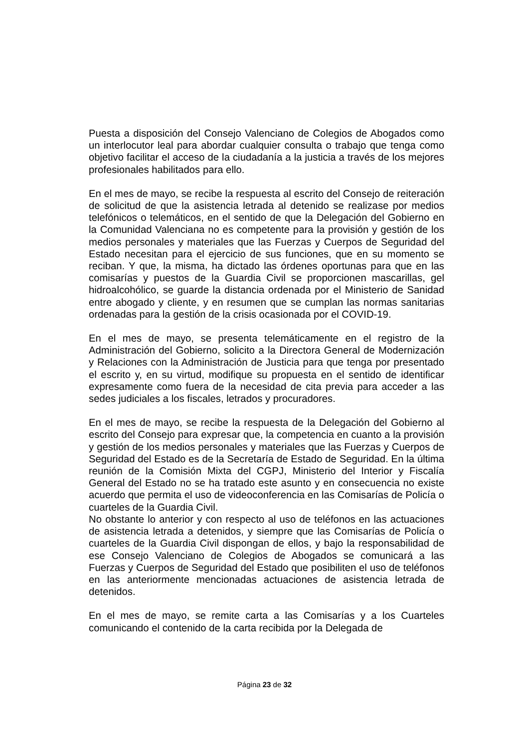Puesta a disposición del Consejo Valenciano de Colegios de Abogados como un interlocutor leal para abordar cualquier consulta o trabajo que tenga como objetivo facilitar el acceso de la ciudadanía a la justicia a través de los mejores profesionales habilitados para ello.
En el mes de mayo, se recibe la respuesta al escrito del Consejo de reiteración de solicitud de que la asistencia letrada al detenido se realizase por medios telefónicos o telemáticos, en el sentido de que la Delegación del Gobierno en la Comunidad Valenciana no es competente para la provisión y gestión de los medios personales y materiales que las Fuerzas y Cuerpos de Seguridad del Estado necesitan para el ejercicio de sus funciones, que en su momento se reciban. Y que, la misma, ha dictado las órdenes oportunas para que en las comisarías y puestos de la Guardia Civil se proporcionen mascarillas, gel hidroalcohólico, se guarde la distancia ordenada por el Ministerio de Sanidad entre abogado y cliente, y en resumen que se cumplan las normas sanitarias ordenadas para la gestión de la crisis ocasionada por el COVID-19.
En el mes de mayo, se presenta telemáticamente en el registro de la Administración del Gobierno, solicito a la Directora General de Modernización y Relaciones con la Administración de Justicia para que tenga por presentado el escrito y, en su virtud, modifique su propuesta en el sentido de identificar expresamente como fuera de la necesidad de cita previa para acceder a las sedes judiciales a los fiscales, letrados y procuradores.
En el mes de mayo, se recibe la respuesta de la Delegación del Gobierno al escrito del Consejo para expresar que, la competencia en cuanto a la provisión y gestión de los medios personales y materiales que las Fuerzas y Cuerpos de Seguridad del Estado es de la Secretaría de Estado de Seguridad. En la última reunión de la Comisión Mixta del CGPJ, Ministerio del Interior y Fiscalía General del Estado no se ha tratado este asunto y en consecuencia no existe acuerdo que permita el uso de videoconferencia en las Comisarías de Policía o cuarteles de la Guardia Civil.
No obstante lo anterior y con respecto al uso de teléfonos en las actuaciones de asistencia letrada a detenidos, y siempre que las Comisarías de Policía o cuarteles de la Guardia Civil dispongan de ellos, y bajo la responsabilidad de ese Consejo Valenciano de Colegios de Abogados se comunicará a las Fuerzas y Cuerpos de Seguridad del Estado que posibiliten el uso de teléfonos en las anteriormente mencionadas actuaciones de asistencia letrada de detenidos.
En el mes de mayo, se remite carta a las Comisarías y a los Cuarteles comunicando el contenido de la carta recibida por la Delegada de
Página 23 de 32